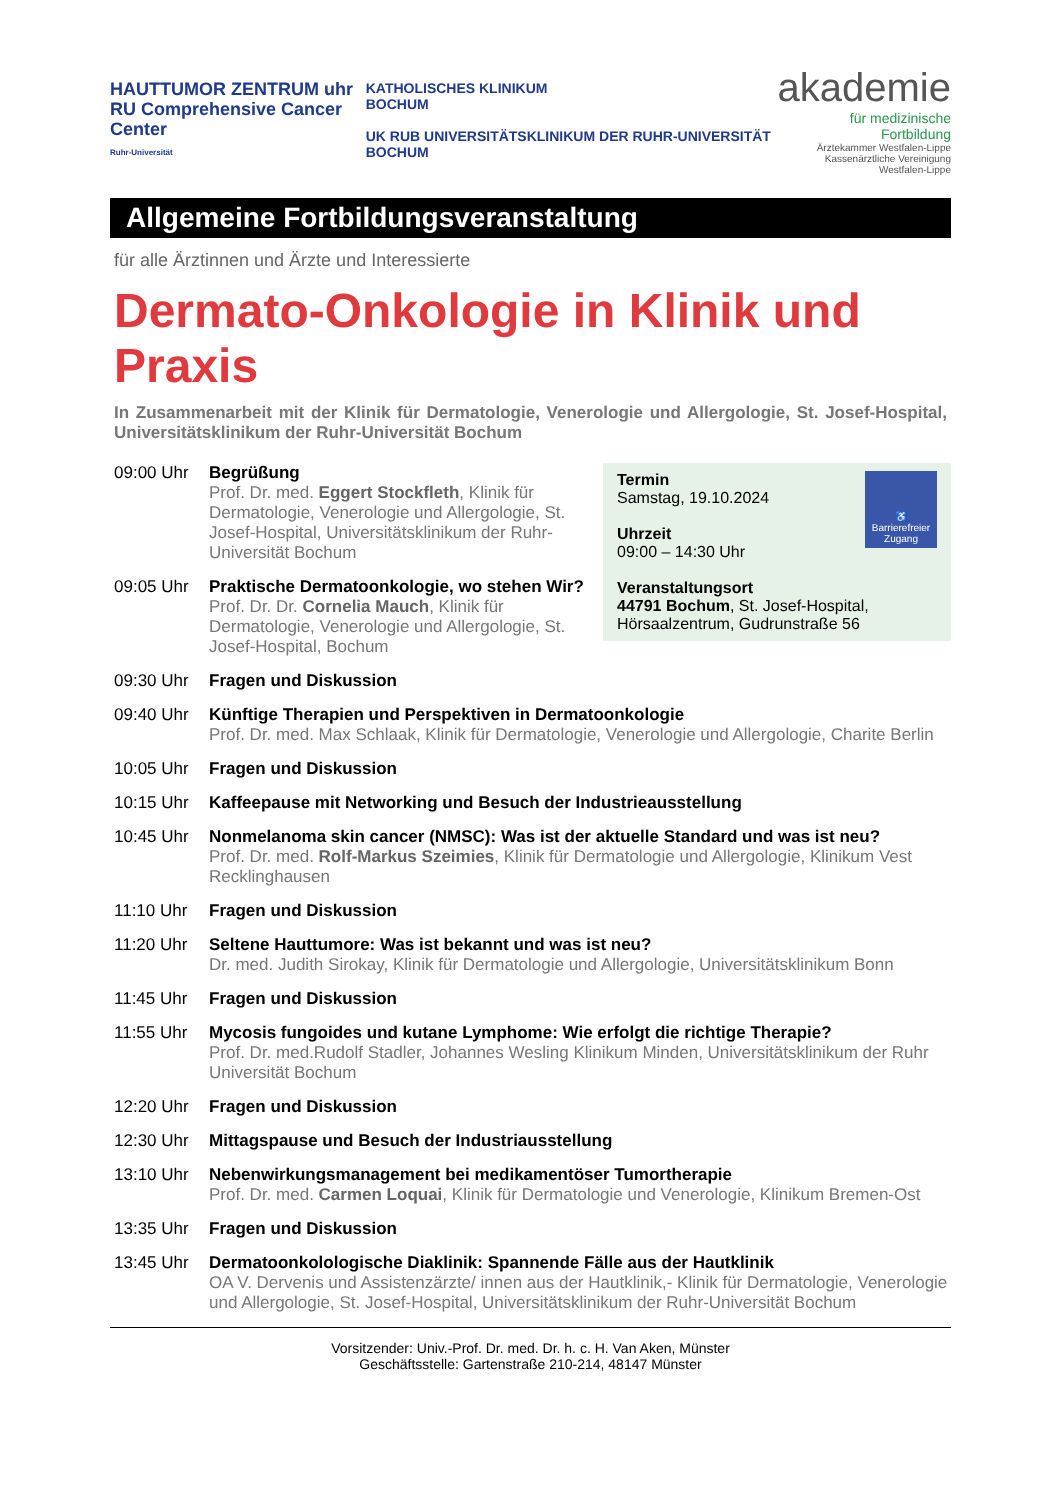HAUTTUMOR ZENTRUM uhr
RU Comprehensive Cancer Center
Ruhr-Universität
KATHOLISCHES KLINIKUM
BOCHUM
UK RUB UNIVERSITÄTSKLINIKUM DER RUHR-UNIVERSITÄT BOCHUM
akademie
für medizinische Fortbildung
Ärztekammer Westfalen-Lippe
Kassenärztliche Vereinigung Westfalen-Lippe
Allgemeine Fortbildungsveranstaltung
für alle Ärztinnen und Ärzte und Interessierte
Dermato-Onkologie in Klinik und Praxis
In Zusammenarbeit mit der Klinik für Dermatologie, Venerologie und Allergologie, St. Josef-Hospital, Universitätsklinikum der Ruhr-Universität Bochum
♿
Barrierefreier Zugang
Termin
Samstag, 19.10.2024
Uhrzeit
09:00 – 14:30 Uhr
Veranstaltungsort
44791 Bochum, St. Josef-Hospital, Hörsaalzentrum, Gudrunstraße 56
09:00 Uhr Begrüßung
Prof. Dr. med. Eggert Stockfleth, Klinik für Dermatologie, Venerologie und Allergologie, St. Josef-Hospital, Universitätsklinikum der Ruhr-Universität Bochum
09:05 Uhr Praktische Dermatoonkologie, wo stehen Wir?
Prof. Dr. Dr. Cornelia Mauch, Klinik für Dermatologie, Venerologie und Allergologie, St. Josef-Hospital, Bochum
09:30 Uhr Fragen und Diskussion
09:40 Uhr Künftige Therapien und Perspektiven in Dermatoonkologie
Prof. Dr. med. Max Schlaak, Klinik für Dermatologie, Venerologie und Allergologie, Charite Berlin
10:05 Uhr Fragen und Diskussion
10:15 Uhr Kaffeepause mit Networking und Besuch der Industrieausstellung
10:45 Uhr Nonmelanoma skin cancer (NMSC): Was ist der aktuelle Standard und was ist neu?
Prof. Dr. med. Rolf-Markus Szeimies, Klinik für Dermatologie und Allergologie, Klinikum Vest Recklinghausen
11:10 Uhr Fragen und Diskussion
11:20 Uhr Seltene Hauttumore: Was ist bekannt und was ist neu?
Dr. med. Judith Sirokay, Klinik für Dermatologie und Allergologie, Universitätsklinikum Bonn
11:45 Uhr Fragen und Diskussion
11:55 Uhr Mycosis fungoides und kutane Lymphome: Wie erfolgt die richtige Therapie?
Prof. Dr. med.Rudolf Stadler, Johannes Wesling Klinikum Minden, Universitätsklinikum der Ruhr Universität Bochum
12:20 Uhr Fragen und Diskussion
12:30 Uhr Mittagspause und Besuch der Industriausstellung
13:10 Uhr Nebenwirkungsmanagement bei medikamentöser Tumortherapie
Prof. Dr. med. Carmen Loquai, Klinik für Dermatologie und Venerologie, Klinikum Bremen-Ost
13:35 Uhr Fragen und Diskussion
13:45 Uhr Dermatoonkolologische Diaklinik: Spannende Fälle aus der Hautklinik
OA V. Dervenis und Assistenzärzte/ innen aus der Hautklinik,- Klinik für Dermatologie, Venerologie und Allergologie, St. Josef-Hospital, Universitätsklinikum der Ruhr-Universität Bochum
Vorsitzender: Univ.-Prof. Dr. med. Dr. h. c. H. Van Aken, Münster
Geschäftsstelle: Gartenstraße 210-214, 48147 Münster